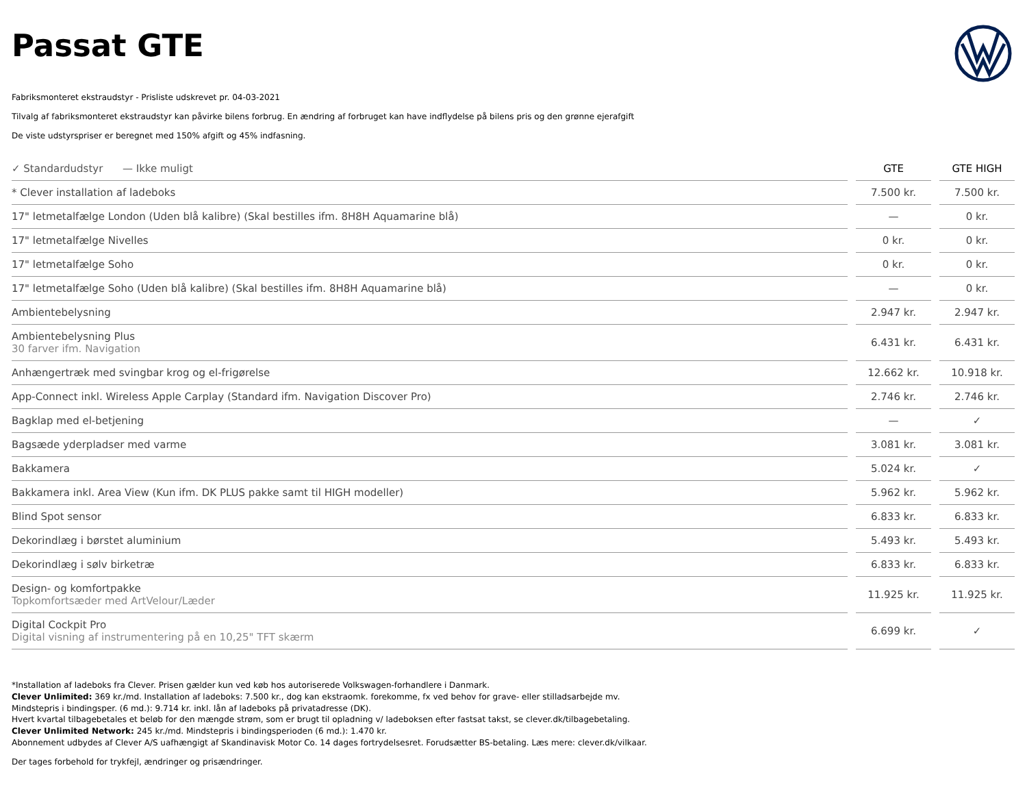Passat GTE
Fabriksmonteret ekstraudstyr - Prisliste udskrevet pr. 04-03-2021
Tilvalg af fabriksmonteret ekstraudstyr kan påvirke bilens forbrug. En ændring af forbruget kan have indflydelse på bilens pris og den grønne ejerafgift
De viste udstyrspriser er beregnet med 150% afgift og 45% indfasning.
| ✓ Standardudstyr — Ikke muligt | | GTE | | GTE HIGH |
| * Clever installation af ladeboks | | 7.500 kr. | | 7.500 kr. |
| 17" letmetalfælge London (Uden blå kalibre) (Skal bestilles ifm. 8H8H Aquamarine blå) | | — | | 0 kr. |
| 17" letmetalfælge Nivelles | | 0 kr. | | 0 kr. |
| 17" letmetalfælge Soho | | 0 kr. | | 0 kr. |
| 17" letmetalfælge Soho (Uden blå kalibre) (Skal bestilles ifm. 8H8H Aquamarine blå) | | — | | 0 kr. |
| Ambientebelysning | | 2.947 kr. | | 2.947 kr. |
| Ambientebelysning Plus 30 farver ifm. Navigation | | 6.431 kr. | | 6.431 kr. |
| Anhængertræk med svingbar krog og el-frigørelse | | 12.662 kr. | | 10.918 kr. |
| App-Connect inkl. Wireless Apple Carplay (Standard ifm. Navigation Discover Pro) | | 2.746 kr. | | 2.746 kr. |
| Bagklap med el-betjening | | — | | ✓ |
| Bagsæde yderpladser med varme | | 3.081 kr. | | 3.081 kr. |
| Bakkamera | | 5.024 kr. | | ✓ |
| Bakkamera inkl. Area View (Kun ifm. DK PLUS pakke samt til HIGH modeller) | | 5.962 kr. | | 5.962 kr. |
| Blind Spot sensor | | 6.833 kr. | | 6.833 kr. |
| Dekorindlæg i børstet aluminium | | 5.493 kr. | | 5.493 kr. |
| Dekorindlæg i sølv birketræ | | 6.833 kr. | | 6.833 kr. |
| Design- og komfortpakke Topkomfortsæder med ArtVelour/Læder | | 11.925 kr. | | 11.925 kr. |
| Digital Cockpit Pro Digital visning af instrumentering på en 10,25" TFT skærm | | 6.699 kr. | | ✓ |
*Installation af ladeboks fra Clever. Prisen gælder kun ved køb hos autoriserede Volkswagen-forhandlere i Danmark.
Clever Unlimited: 369 kr./md. Installation af ladeboks: 7.500 kr., dog kan ekstraomk. forekomme, fx ved behov for grave- eller stilladsarbejde mv.
Mindstepris i bindingsper. (6 md.): 9.714 kr. inkl. lån af ladeboks på privatadresse (DK).
Hvert kvartal tilbagebetales et beløb for den mængde strøm, som er brugt til opladning v/ ladeboksen efter fastsat takst, se clever.dk/tilbagebetaling.
Clever Unlimited Network: 245 kr./md. Mindstepris i bindingsperioden (6 md.): 1.470 kr.
Abonnement udbydes af Clever A/S uafhængigt af Skandinavisk Motor Co. 14 dages fortrydelsesret. Forudsætter BS-betaling. Læs mere: clever.dk/vilkaar.
Der tages forbehold for trykfejl, ændringer og prisændringer.